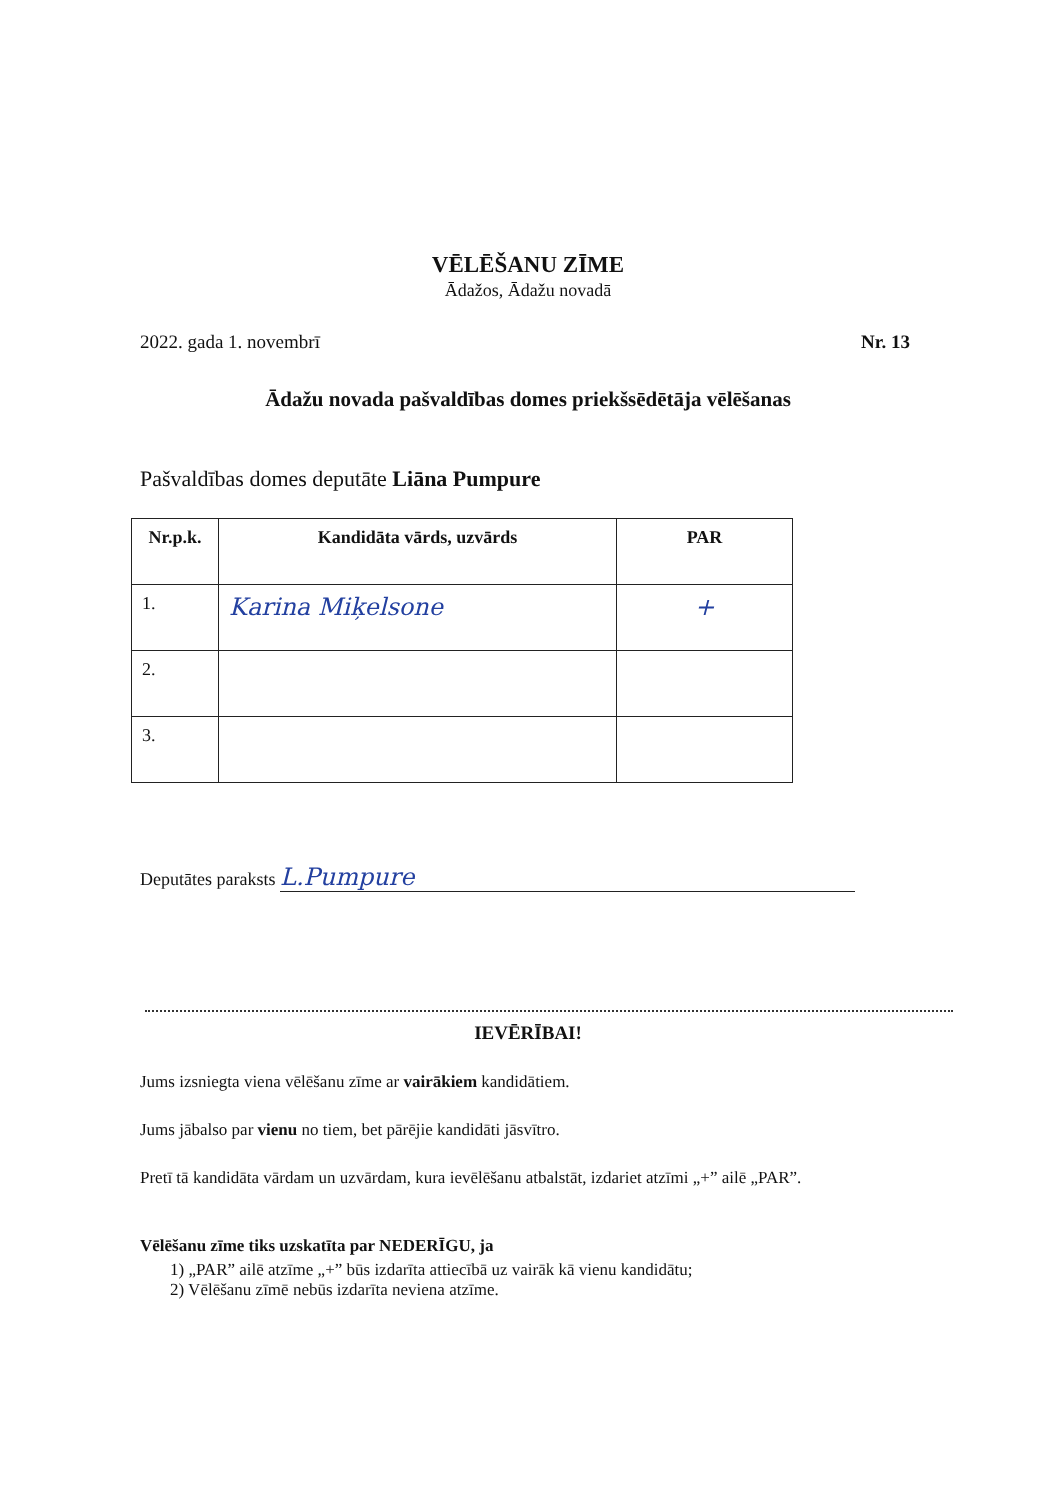VĒLĒŠANU ZĪME
Ādažos, Ādažu novadā
2022. gada 1. novembrī Nr. 13
Ādažu novada pašvaldības domes priekšsēdētāja vēlēšanas
Pašvaldības domes deputāte Liāna Pumpure
| Nr.p.k. | Kandidāta vārds, uzvārds | PAR |
| --- | --- | --- |
| 1. | Karina Miķelsone | + |
| 2. | | |
| 3. | | |
Deputātes paraksts L.Pumpure
IEVĒRĪBAI!
Jums izsniegta viena vēlēšanu zīme ar vairākiem kandidātiem.
Jums jābalso par vienu no tiem, bet pārējie kandidāti jāsvītro.
Pretī tā kandidāta vārdam un uzvārdam, kura ievēlēšanu atbalstāt, izdariet atzīmi „+” ailē „PAR”.
Vēlēšanu zīme tiks uzskatīta par NEDERĪGU, ja
1) „PAR” ailē atzīme „+” būs izdarīta attiecībā uz vairāk kā vienu kandidātu;
2) Vēlēšanu zīmē nebūs izdarīta neviena atzīme.